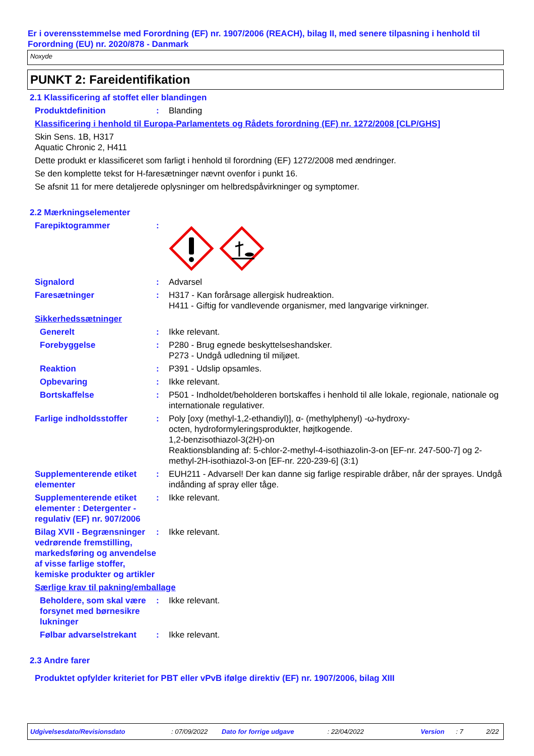Er i overensstemmelse med Forordning (EF) nr. 1907/2006 (REACH), bilag II, med senere tilpasning i henhold til Forordning (EU) nr. 2020/878 - Danmark
Noxyde
PUNKT 2: Fareidentifikation
2.1 Klassificering af stoffet eller blandingen
Produktdefinition : Blanding
Klassificering i henhold til Europa-Parlamentets og Rådets forordning (EF) nr. 1272/2008 [CLP/GHS]
Skin Sens. 1B, H317
Aquatic Chronic 2, H411
Dette produkt er klassificeret som farligt i henhold til forordning (EF) 1272/2008 med ændringer.
Se den komplette tekst for H-faresætninger nævnt ovenfor i punkt 16.
Se afsnit 11 for mere detaljerede oplysninger om helbredspåvirkninger og symptomer.
2.2 Mærkningselementer
Farepiktogrammer :
Signalord : Advarsel
Faresætninger : H317 - Kan forårsage allergisk hudreaktion.
H411 - Giftig for vandlevende organismer, med langvarige virkninger.
Sikkerhedssætninger
Generelt : Ikke relevant.
Forebyggelse : P280 - Brug egnede beskyttelseshandsker.
P273 - Undgå udledning til miljøet.
Reaktion : P391 - Udslip opsamles.
Opbevaring : Ikke relevant.
Bortskaffelse : P501 - Indholdet/beholderen bortskaffes i henhold til alle lokale, regionale, nationale og internationale regulativer.
Farlige indholdsstoffer : Poly [oxy (methyl-1,2-ethandiyl)], α- (methylphenyl) -ω-hydroxy-
octen, hydroformyleringsprodukter, højtkogende.
1,2-benzisothiazol-3(2H)-on
Reaktionsblanding af: 5-chlor-2-methyl-4-isothiazolin-3-on [EF-nr. 247-500-7] og 2-methyl-2H-isothiazol-3-on [EF-nr. 220-239-6] (3:1)
Supplementerende etiket elementer
: EUH211 - Advarsel! Der kan danne sig farlige respirable dråber, når der sprayes. Undgå indånding af spray eller tåge.
Supplementerende etiket elementer : Detergenter - regulativ (EF) nr. 907/2006
: Ikke relevant.
Bilag XVII - Begrænsninger vedrørende fremstilling, markedsføring og anvendelse af visse farlige stoffer, kemiske produkter og artikler
: Ikke relevant.
Særlige krav til pakning/emballage
Beholdere, som skal være forsynet med børnesikre lukninger
: Ikke relevant.
Følbar advarselstrekant
: Ikke relevant.
2.3 Andre farer
Produktet opfylder kriteriet for PBT eller vPvB ifølge direktiv (EF) nr. 1907/2006, bilag XIII
Udgivelsesdato/Revisionsdato: 07/09/2022 Dato for forrige udgave: 22/04/2022 Version: 7 2/22